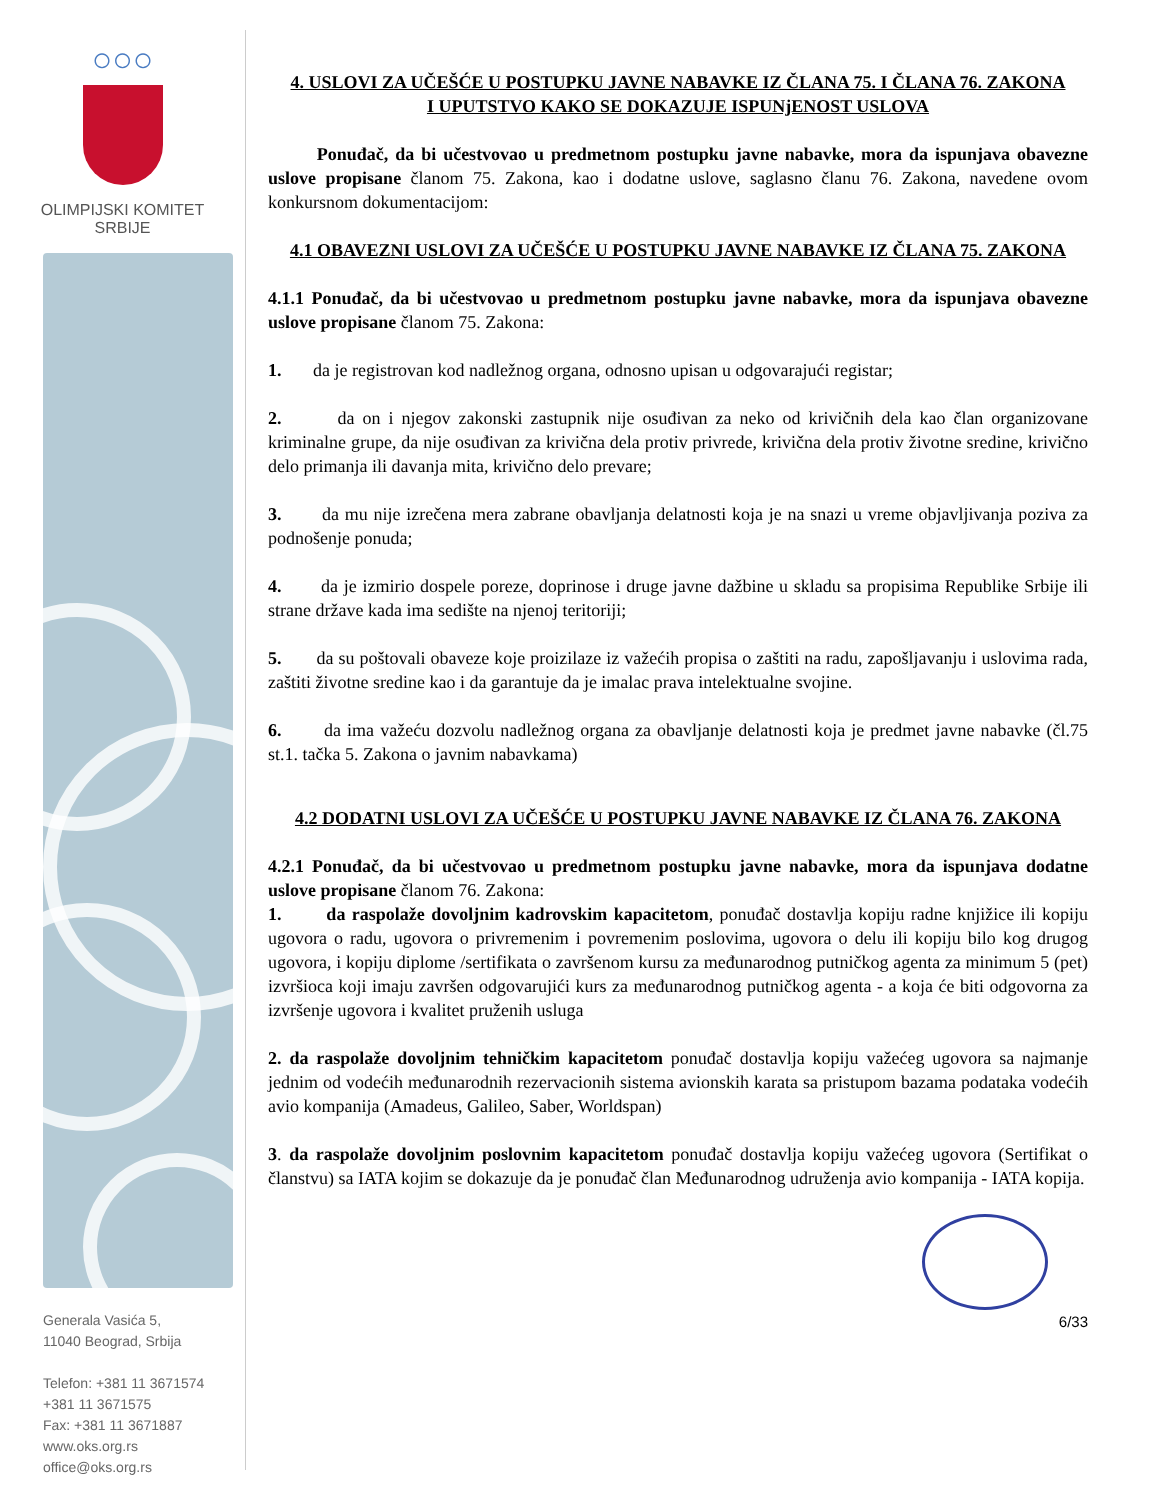○○○
OLIMPIJSKI KOMITET
SRBIJE
Generala Vasića 5,
11040 Beograd, Srbija
Telefon: +381 11 3671574
+381 11 3671575
Fax: +381 11 3671887
www.oks.org.rs
office@oks.org.rs
4. USLOVI ZA UČEŠĆE U POSTUPKU JAVNE NABAVKE IZ ČLANA 75. I ČLANA 76. ZAKONA
I UPUTSTVO KAKO SE DOKAZUJE ISPUNjENOST USLOVA
Ponuđač, da bi učestvovao u predmetnom postupku javne nabavke, mora da ispunjava obavezne uslove propisane članom 75. Zakona, kao i dodatne uslove, saglasno članu 76. Zakona, navedene ovom konkursnom dokumentacijom:
4.1 OBAVEZNI USLOVI ZA UČEŠĆE U POSTUPKU JAVNE NABAVKE IZ ČLANA 75. ZAKONA
4.1.1 Ponuđač, da bi učestvovao u predmetnom postupku javne nabavke, mora da ispunjava obavezne uslove propisane članom 75. Zakona:
1. da je registrovan kod nadležnog organa, odnosno upisan u odgovarajući registar;
2. da on i njegov zakonski zastupnik nije osuđivan za neko od krivičnih dela kao član organizovane kriminalne grupe, da nije osuđivan za krivična dela protiv privrede, krivična dela protiv životne sredine, krivično delo primanja ili davanja mita, krivično delo prevare;
3. da mu nije izrečena mera zabrane obavljanja delatnosti koja je na snazi u vreme objavljivanja poziva za podnošenje ponuda;
4. da je izmirio dospele poreze, doprinose i druge javne dažbine u skladu sa propisima Republike Srbije ili strane države kada ima sedište na njenoj teritoriji;
5. da su poštovali obaveze koje proizilaze iz važećih propisa o zaštiti na radu, zapošljavanju i uslovima rada, zaštiti životne sredine kao i da garantuje da je imalac prava intelektualne svojine.
6. da ima važeću dozvolu nadležnog organa za obavljanje delatnosti koja je predmet javne nabavke (čl.75 st.1. tačka 5. Zakona o javnim nabavkama)
4.2 DODATNI USLOVI ZA UČEŠĆE U POSTUPKU JAVNE NABAVKE IZ ČLANA 76. ZAKONA
4.2.1 Ponuđač, da bi učestvovao u predmetnom postupku javne nabavke, mora da ispunjava dodatne uslove propisane članom 76. Zakona:
1. da raspolaže dovoljnim kadrovskim kapacitetom, ponuđač dostavlja kopiju radne knjižice ili kopiju ugovora o radu, ugovora o privremenim i povremenim poslovima, ugovora o delu ili kopiju bilo kog drugog ugovora, i kopiju diplome /sertifikata o završenom kursu za međunarodnog putničkog agenta za minimum 5 (pet) izvršioca koji imaju završen odgovarujići kurs za međunarodnog putničkog agenta - a koja će biti odgovorna za izvršenje ugovora i kvalitet pruženih usluga
2. da raspolaže dovoljnim tehničkim kapacitetom ponuđač dostavlja kopiju važećeg ugovora sa najmanje jednim od vodećih međunarodnih rezervacionih sistema avionskih karata sa pristupom bazama podataka vodećih avio kompanija (Amadeus, Galileo, Saber, Worldspan)
3. da raspolaže dovoljnim poslovnim kapacitetom ponuđač dostavlja kopiju važećeg ugovora (Sertifikat o članstvu) sa IATA kojim se dokazuje da je ponuđač član Međunarodnog udruženja avio kompanija - IATA kopija.
6/33